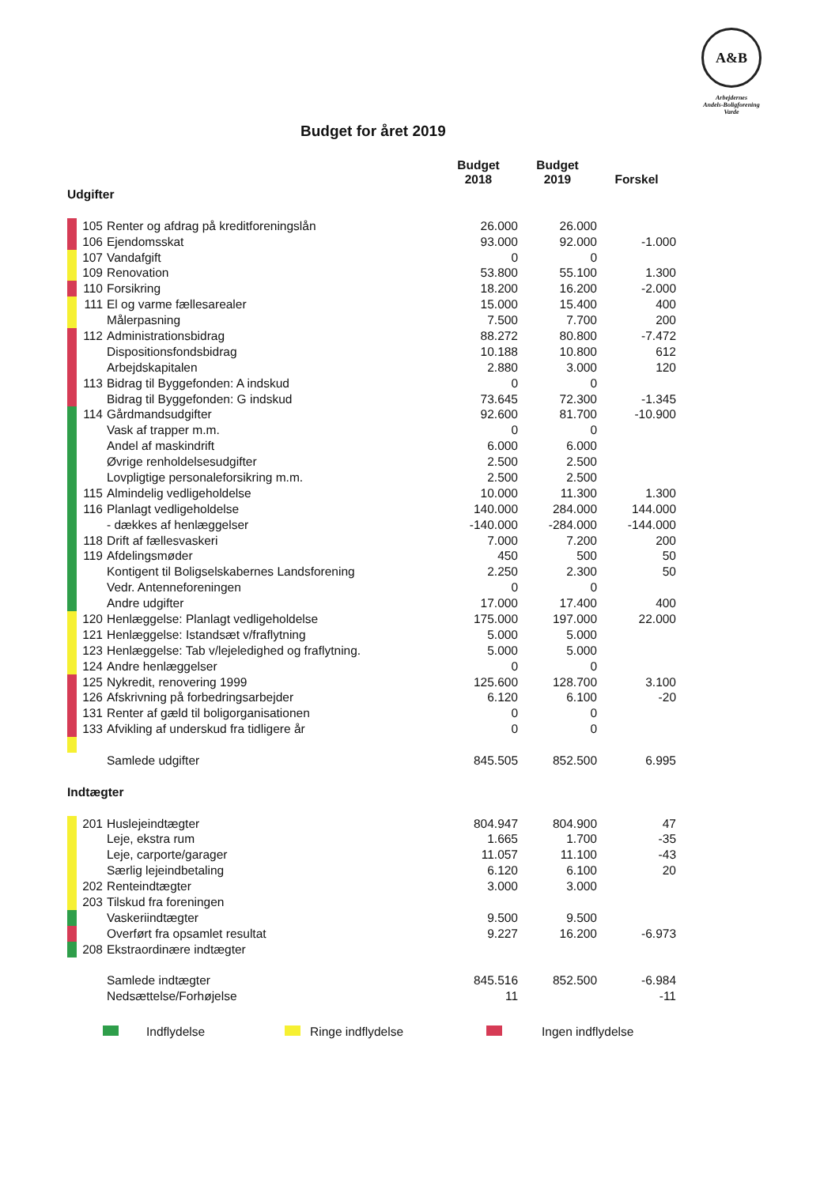A&B
Arbejdernes
Andels-Boligforening
Varde
Budget for året 2019
| | | | Budget 2018 | Budget 2019 | Forskel |
| --- | --- | --- | --- | --- | --- |
| Udgifter | | | | | |
| | 105 | Renter og afdrag på kreditforeningslån | 26.000 | 26.000 | |
| | 106 | Ejendomsskat | 93.000 | 92.000 | -1.000 |
| | 107 | Vandafgift | 0 | 0 | |
| | 109 | Renovation | 53.800 | 55.100 | 1.300 |
| | 110 | Forsikring | 18.200 | 16.200 | -2.000 |
| | 111 | El og varme fællesarealer | 15.000 | 15.400 | 400 |
| | | Målerpasning | 7.500 | 7.700 | 200 |
| | 112 | Administrationsbidrag | 88.272 | 80.800 | -7.472 |
| | | Dispositionsfondsbidrag | 10.188 | 10.800 | 612 |
| | | Arbejdskapitalen | 2.880 | 3.000 | 120 |
| | 113 | Bidrag til Byggefonden: A indskud | 0 | 0 | |
| | | Bidrag til Byggefonden: G indskud | 73.645 | 72.300 | -1.345 |
| | 114 | Gårdmandsudgifter | 92.600 | 81.700 | -10.900 |
| | | Vask af trapper m.m. | 0 | 0 | |
| | | Andel af maskindrift | 6.000 | 6.000 | |
| | | Øvrige renholdelsesudgifter | 2.500 | 2.500 | |
| | | Lovpligtige personaleforsikring m.m. | 2.500 | 2.500 | |
| | 115 | Almindelig vedligeholdelse | 10.000 | 11.300 | 1.300 |
| | 116 | Planlagt vedligeholdelse | 140.000 | 284.000 | 144.000 |
| | | - dækkes af henlæggelser | -140.000 | -284.000 | -144.000 |
| | 118 | Drift af fællesvaskeri | 7.000 | 7.200 | 200 |
| | 119 | Afdelingsmøder | 450 | 500 | 50 |
| | | Kontigent til Boligselskabernes Landsforening | 2.250 | 2.300 | 50 |
| | | Vedr. Antenneforeningen | 0 | 0 | |
| | | Andre udgifter | 17.000 | 17.400 | 400 |
| | 120 | Henlæggelse: Planlagt vedligeholdelse | 175.000 | 197.000 | 22.000 |
| | 121 | Henlæggelse: Istandsæt v/fraflytning | 5.000 | 5.000 | |
| | 123 | Henlæggelse: Tab v/lejeledighed og fraflytning. | 5.000 | 5.000 | |
| | 124 | Andre henlæggelser | 0 | 0 | |
| | 125 | Nykredit, renovering 1999 | 125.600 | 128.700 | 3.100 |
| | 126 | Afskrivning på forbedringsarbejder | 6.120 | 6.100 | -20 |
| | 131 | Renter af gæld til boligorganisationen | 0 | 0 | |
| | 133 | Afvikling af underskud fra tidligere år | 0 | 0 | |
| | | Samlede udgifter | 845.505 | 852.500 | 6.995 |
| Indtægter | | | | | |
| | 201 | Huslejeindtægter | 804.947 | 804.900 | 47 |
| | | Leje, ekstra rum | 1.665 | 1.700 | -35 |
| | | Leje, carporte/garager | 11.057 | 11.100 | -43 |
| | | Særlig lejeindbetaling | 6.120 | 6.100 | 20 |
| | 202 | Renteindtægter | 3.000 | 3.000 | |
| | 203 | Tilskud fra foreningen | | | |
| | | Vaskeriindtægter | 9.500 | 9.500 | |
| | | Overført fra opsamlet resultat | 9.227 | 16.200 | -6.973 |
| | 208 | Ekstraordinære indtægter | | | |
| | | Samlede indtægter | 845.516 | 852.500 | -6.984 |
| | | Nedsættelse/Forhøjelse | 11 | | -11 |
Indflydelse Ringe indflydelse Ingen indflydelse